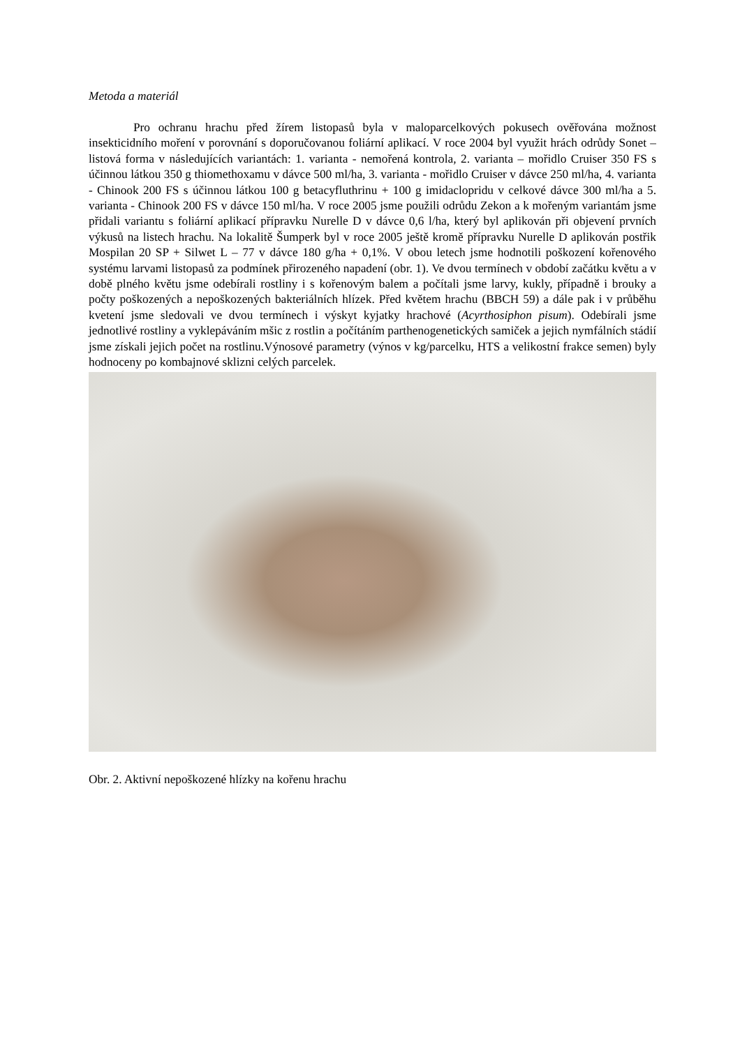Metoda a materiál
Pro ochranu hrachu před žírem listopasů byla v maloparcelkových pokusech ověřována možnost insekticidního moření v porovnání s doporučovanou foliární aplikací. V roce 2004 byl využit hrách odrůdy Sonet – listová forma v následujících variantách: 1. varianta - nemořená kontrola, 2. varianta – mořidlo Cruiser 350 FS s účinnou látkou 350 g thiomethoxamu v dávce 500 ml/ha, 3. varianta - mořidlo Cruiser v dávce 250 ml/ha, 4. varianta - Chinook 200 FS s účinnou látkou 100 g betacyfluthrinu + 100 g imidaclopridu v celkové dávce 300 ml/ha a 5. varianta - Chinook 200 FS v dávce 150 ml/ha. V roce 2005 jsme použili odrůdu Zekon a k mořeným variantám jsme přidali variantu s foliární aplikací přípravku Nurelle D v dávce 0,6 l/ha, který byl aplikován při objevení prvních výkusů na listech hrachu. Na lokalitě Šumperk byl v roce 2005 ještě kromě přípravku Nurelle D aplikován postřik Mospilan 20 SP + Silwet L – 77 v dávce 180 g/ha + 0,1%. V obou letech jsme hodnotili poškození kořenového systému larvami listopasů za podmínek přirozeného napadení (obr. 1). Ve dvou termínech v období začátku květu a v době plného květu jsme odebírali rostliny i s kořenovým balem a počítali jsme larvy, kukly, případně i brouky a počty poškozených a nepoškozených bakteriálních hlízek. Před květem hrachu (BBCH 59) a dále pak i v průběhu kvetení jsme sledovali ve dvou termínech i výskyt kyjatky hrachové (Acyrthosiphon pisum). Odebírali jsme jednotlivé rostliny a vyklepáváním mšic z rostlin a počítáním parthenogenetických samiček a jejich nymfálních stádií jsme získali jejich počet na rostlinu.Výnosové parametry (výnos v kg/parcelku, HTS a velikostní frakce semen) byly hodnoceny po kombajnové sklizni celých parcelek.
Obr. 2. Aktivní nepoškozené hlízky na kořenu hrachu